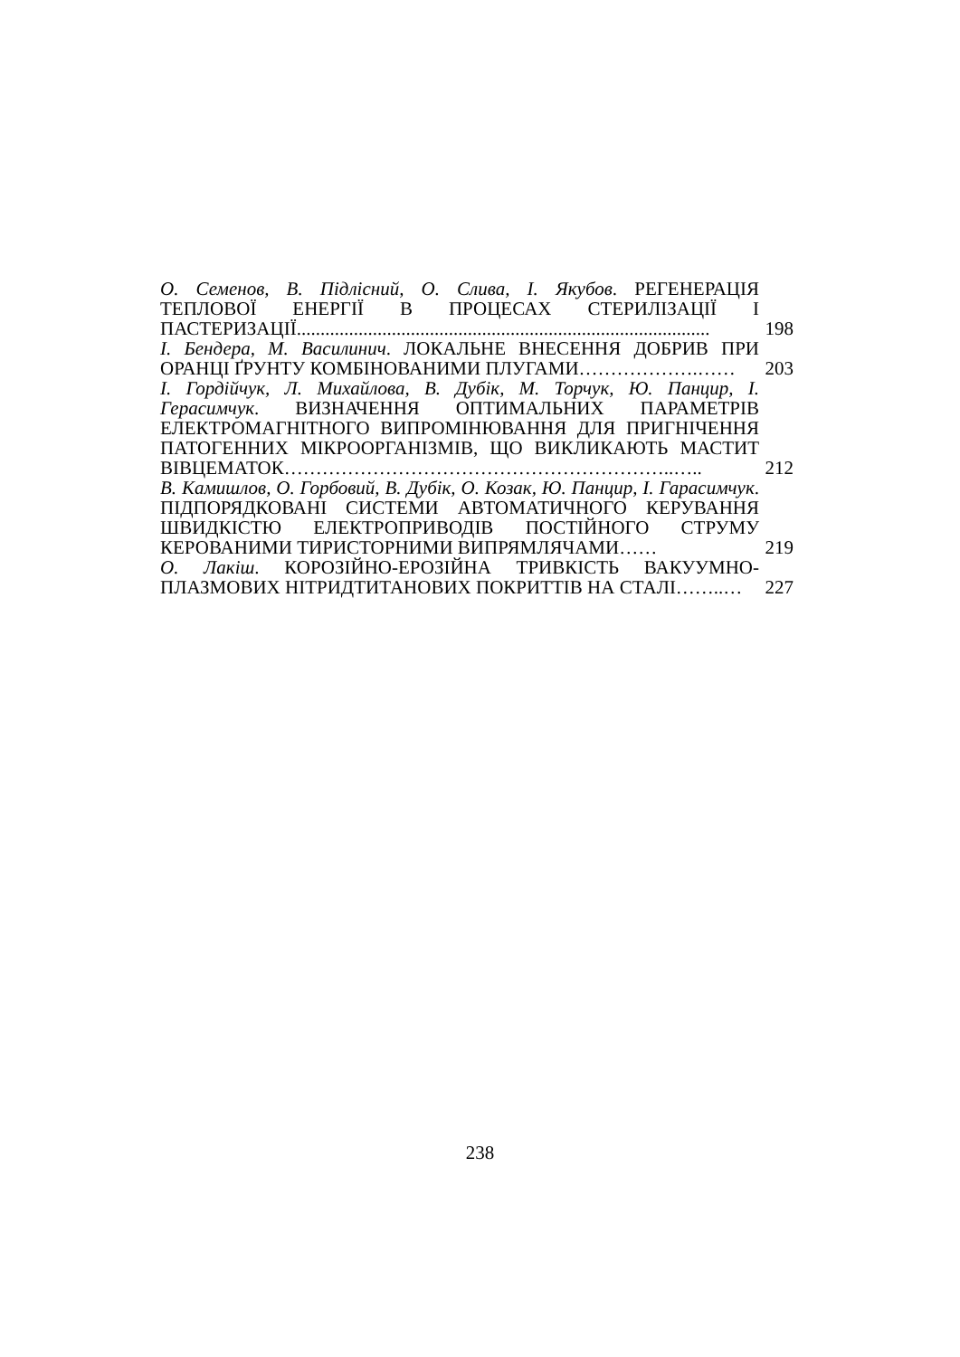О. Семенов, В. Підлісний, О. Слива, І. Якубов. РЕГЕНЕРАЦІЯ ТЕПЛОВОЇ ЕНЕРГІЇ В ПРОЦЕСАХ СТЕРИЛІЗАЦІЇ І ПАСТЕРИЗАЦІЇ.......................................................................................
198
І. Бендера, М. Василинич. ЛОКАЛЬНЕ ВНЕСЕННЯ ДОБРИВ ПРИ ОРАНЦІ ҐРУНТУ КОМБІНОВАНИМИ ПЛУГАМИ……………….……
203
І. Гордійчук, Л. Михайлова, В. Дубік, М. Торчук, Ю. Панцир, І. Герасимчук. ВИЗНАЧЕННЯ ОПТИМАЛЬНИХ ПАРАМЕТРІВ ЕЛЕКТРОМАГНІТНОГО ВИПРОМІНЮВАННЯ ДЛЯ ПРИГНІЧЕННЯ ПАТОГЕННИХ МІКРООРГАНІЗМІВ, ЩО ВИКЛИКАЮТЬ МАСТИТ ВІВЦЕМАТОК……………………………………………………..…..
212
В. Камишлов, О. Горбовий, В. Дубік, О. Козак, Ю. Панцир, І. Гарасимчук. ПІДПОРЯДКОВАНІ СИСТЕМИ АВТОМАТИЧНОГО КЕРУВАННЯ ШВИДКІСТЮ ЕЛЕКТРОПРИВОДІВ ПОСТІЙНОГО СТРУМУ КЕРОВАНИМИ ТИРИСТОРНИМИ ВИПРЯМЛЯЧАМИ……
219
О. Лакіш. КОРОЗІЙНО-ЕРОЗІЙНА ТРИВКІСТЬ ВАКУУМНО-ПЛАЗМОВИХ НІТРИДТИТАНОВИХ ПОКРИТТІВ НА СТАЛІ……..…
227
238